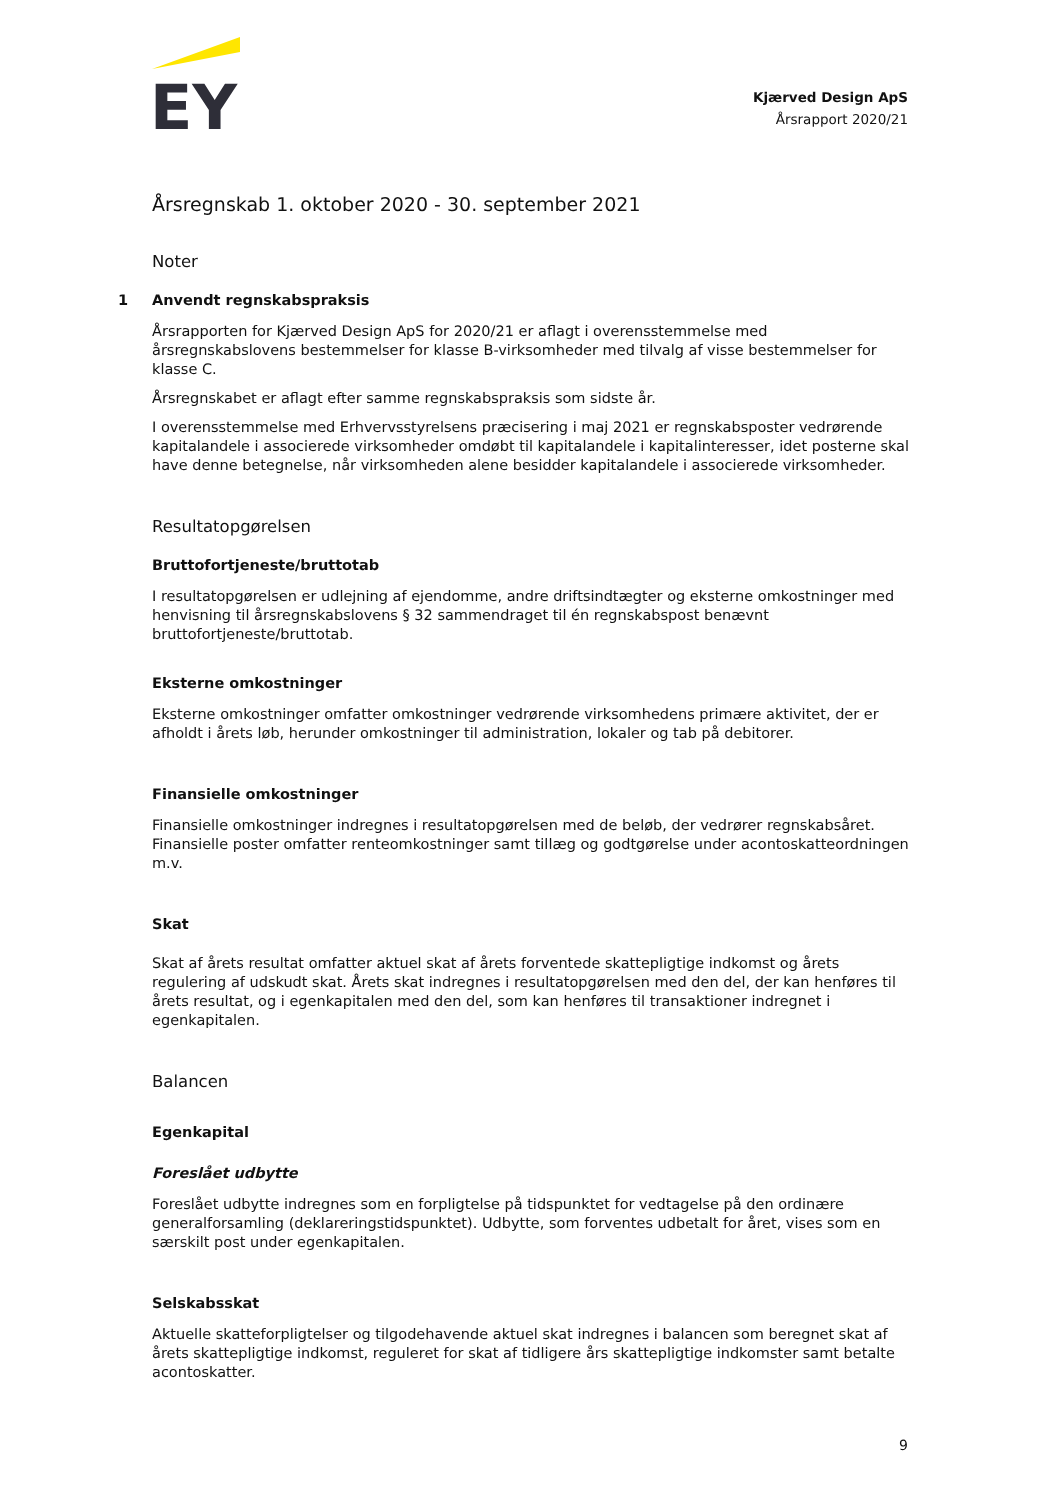EY
Kjærved Design ApS
Årsrapport 2020/21
Årsregnskab 1. oktober 2020 - 30. september 2021
Noter
1 Anvendt regnskabspraksis
Årsrapporten for Kjærved Design ApS for 2020/21 er aflagt i overensstemmelse med årsregnskabslovens bestemmelser for klasse B-virksomheder med tilvalg af visse bestemmelser for klasse C.
Årsregnskabet er aflagt efter samme regnskabspraksis som sidste år.
I overensstemmelse med Erhvervsstyrelsens præcisering i maj 2021 er regnskabsposter vedrørende kapitalandele i associerede virksomheder omdøbt til kapitalandele i kapitalinteresser, idet posterne skal have denne betegnelse, når virksomheden alene besidder kapitalandele i associerede virksomheder.
Resultatopgørelsen
Bruttofortjeneste/bruttotab
I resultatopgørelsen er udlejning af ejendomme, andre driftsindtægter og eksterne omkostninger med henvisning til årsregnskabslovens § 32 sammendraget til én regnskabspost benævnt bruttofortjeneste/bruttotab.
Eksterne omkostninger
Eksterne omkostninger omfatter omkostninger vedrørende virksomhedens primære aktivitet, der er afholdt i årets løb, herunder omkostninger til administration, lokaler og tab på debitorer.
Finansielle omkostninger
Finansielle omkostninger indregnes i resultatopgørelsen med de beløb, der vedrører regnskabsåret. Finansielle poster omfatter renteomkostninger samt tillæg og godtgørelse under acontoskatteordningen m.v.
Skat
Skat af årets resultat omfatter aktuel skat af årets forventede skattepligtige indkomst og årets regulering af udskudt skat. Årets skat indregnes i resultatopgørelsen med den del, der kan henføres til årets resultat, og i egenkapitalen med den del, som kan henføres til transaktioner indregnet i egenkapitalen.
Balancen
Egenkapital
Foreslået udbytte
Foreslået udbytte indregnes som en forpligtelse på tidspunktet for vedtagelse på den ordinære generalforsamling (deklareringstidspunktet). Udbytte, som forventes udbetalt for året, vises som en særskilt post under egenkapitalen.
Selskabsskat
Aktuelle skatteforpligtelser og tilgodehavende aktuel skat indregnes i balancen som beregnet skat af årets skattepligtige indkomst, reguleret for skat af tidligere års skattepligtige indkomster samt betalte acontoskatter.
9